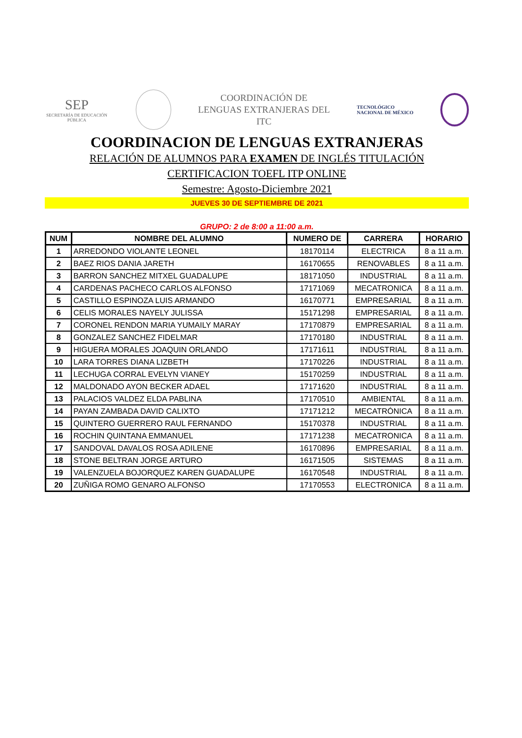SEP
SECRETARÍA DE EDUCACIÓN PÚBLICA
COORDINACIÓN DE
LENGUAS EXTRANJERAS DEL
ITC
TECNOLÓGICO
NACIONAL DE MÉXICO
COORDINACION DE LENGUAS EXTRANJERAS
RELACIÓN DE ALUMNOS PARA EXAMEN DE INGLÉS TITULACIÓN
CERTIFICACION TOEFL ITP ONLINE
Semestre: Agosto-Diciembre 2021
JUEVES 30 DE SEPTIEMBRE DE 2021
GRUPO: 2 de 8:00 a 11:00 a.m.
| NUM | NOMBRE DEL ALUMNO | NUMERO DE | CARRERA | HORARIO |
| --- | --- | --- | --- | --- |
| 1 | ARREDONDO VIOLANTE LEONEL | 18170114 | ELECTRICA | 8 a 11 a.m. |
| 2 | BAEZ RIOS DANIA JARETH | 16170655 | RENOVABLES | 8 a 11 a.m. |
| 3 | BARRON SANCHEZ MITXEL GUADALUPE | 18171050 | INDUSTRIAL | 8 a 11 a.m. |
| 4 | CARDENAS PACHECO CARLOS ALFONSO | 17171069 | MECATRONICA | 8 a 11 a.m. |
| 5 | CASTILLO ESPINOZA LUIS ARMANDO | 16170771 | EMPRESARIAL | 8 a 11 a.m. |
| 6 | CELIS MORALES NAYELY JULISSA | 15171298 | EMPRESARIAL | 8 a 11 a.m. |
| 7 | CORONEL RENDON MARIA YUMAILY MARAY | 17170879 | EMPRESARIAL | 8 a 11 a.m. |
| 8 | GONZALEZ SANCHEZ FIDELMAR | 17170180 | INDUSTRIAL | 8 a 11 a.m. |
| 9 | HIGUERA MORALES JOAQUIN ORLANDO | 17171611 | INDUSTRIAL | 8 a 11 a.m. |
| 10 | LARA TORRES DIANA LIZBETH | 17170226 | INDUSTRIAL | 8 a 11 a.m. |
| 11 | LECHUGA CORRAL EVELYN VIANEY | 15170259 | INDUSTRIAL | 8 a 11 a.m. |
| 12 | MALDONADO AYON BECKER ADAEL | 17171620 | INDUSTRIAL | 8 a 11 a.m. |
| 13 | PALACIOS VALDEZ ELDA PABLINA | 17170510 | AMBIENTAL | 8 a 11 a.m. |
| 14 | PAYAN ZAMBADA DAVID CALIXTO | 17171212 | MECATRÓNICA | 8 a 11 a.m. |
| 15 | QUINTERO GUERRERO RAUL FERNANDO | 15170378 | INDUSTRIAL | 8 a 11 a.m. |
| 16 | ROCHIN QUINTANA EMMANUEL | 17171238 | MECATRONICA | 8 a 11 a.m. |
| 17 | SANDOVAL DAVALOS ROSA ADILENE | 16170896 | EMPRESARIAL | 8 a 11 a.m. |
| 18 | STONE BELTRAN JORGE ARTURO | 16171505 | SISTEMAS | 8 a 11 a.m. |
| 19 | VALENZUELA BOJORQUEZ KAREN GUADALUPE | 16170548 | INDUSTRIAL | 8 a 11 a.m. |
| 20 | ZUÑIGA ROMO GENARO ALFONSO | 17170553 | ELECTRONICA | 8 a 11 a.m. |